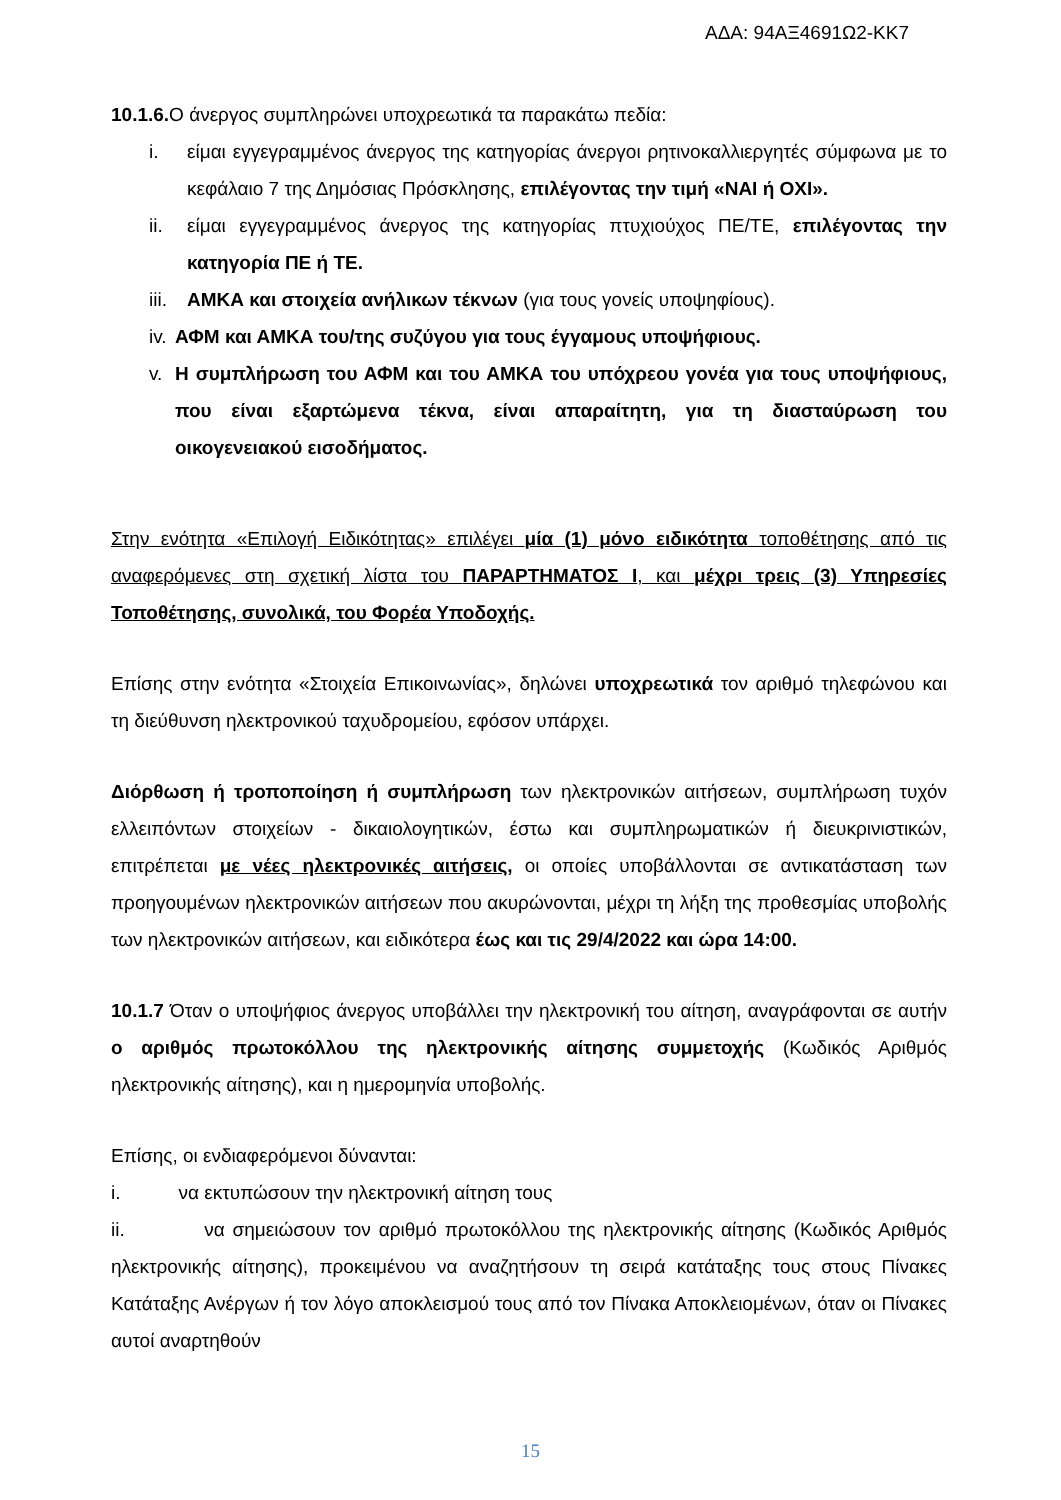ΑΔΑ: 94ΑΞ4691Ω2-ΚΚ7
10.1.6. Ο άνεργος συμπληρώνει υποχρεωτικά τα παρακάτω πεδία:
i. είμαι εγγεγραμμένος άνεργος της κατηγορίας άνεργοι ρητινοκαλλιεργητές σύμφωνα με το κεφάλαιο 7 της Δημόσιας Πρόσκλησης, επιλέγοντας την τιμή «ΝΑΙ ή ΟΧΙ».
ii. είμαι εγγεγραμμένος άνεργος της κατηγορίας πτυχιούχος ΠΕ/ΤΕ, επιλέγοντας την κατηγορία ΠΕ ή ΤΕ.
iii. ΑΜΚΑ και στοιχεία ανήλικων τέκνων (για τους γονείς υποψηφίους).
iv. ΑΦΜ και ΑΜΚΑ του/της συζύγου για τους έγγαμους υποψήφιους.
v. Η συμπλήρωση του ΑΦΜ και του ΑΜΚΑ του υπόχρεου γονέα για τους υποψήφιους, που είναι εξαρτώμενα τέκνα, είναι απαραίτητη, για τη διασταύρωση του οικογενειακού εισοδήματος.
Στην ενότητα «Επιλογή Ειδικότητας» επιλέγει μία (1) μόνο ειδικότητα τοποθέτησης από τις αναφερόμενες στη σχετική λίστα του ΠΑΡΑΡΤΗΜΑΤΟΣ Ι, και μέχρι τρεις (3) Υπηρεσίες Τοποθέτησης, συνολικά, του Φορέα Υποδοχής.
Επίσης στην ενότητα «Στοιχεία Επικοινωνίας», δηλώνει υποχρεωτικά τον αριθμό τηλεφώνου και τη διεύθυνση ηλεκτρονικού ταχυδρομείου, εφόσον υπάρχει.
Διόρθωση ή τροποποίηση ή συμπλήρωση των ηλεκτρονικών αιτήσεων, συμπλήρωση τυχόν ελλειπόντων στοιχείων - δικαιολογητικών, έστω και συμπληρωματικών ή διευκρινιστικών, επιτρέπεται με νέες ηλεκτρονικές αιτήσεις, οι οποίες υποβάλλονται σε αντικατάσταση των προηγουμένων ηλεκτρονικών αιτήσεων που ακυρώνονται, μέχρι τη λήξη της προθεσμίας υποβολής των ηλεκτρονικών αιτήσεων, και ειδικότερα έως και τις 29/4/2022 και ώρα 14:00.
10.1.7 Όταν ο υποψήφιος άνεργος υποβάλλει την ηλεκτρονική του αίτηση, αναγράφονται σε αυτήν ο αριθμός πρωτοκόλλου της ηλεκτρονικής αίτησης συμμετοχής (Κωδικός Αριθμός ηλεκτρονικής αίτησης), και η ημερομηνία υποβολής.
Επίσης, οι ενδιαφερόμενοι δύνανται:
i. να εκτυπώσουν την ηλεκτρονική αίτηση τους
ii. να σημειώσουν τον αριθμό πρωτοκόλλου της ηλεκτρονικής αίτησης (Κωδικός Αριθμός ηλεκτρονικής αίτησης), προκειμένου να αναζητήσουν τη σειρά κατάταξης τους στους Πίνακες Κατάταξης Ανέργων ή τον λόγο αποκλεισμού τους από τον Πίνακα Αποκλειομένων, όταν οι Πίνακες αυτοί αναρτηθούν
15